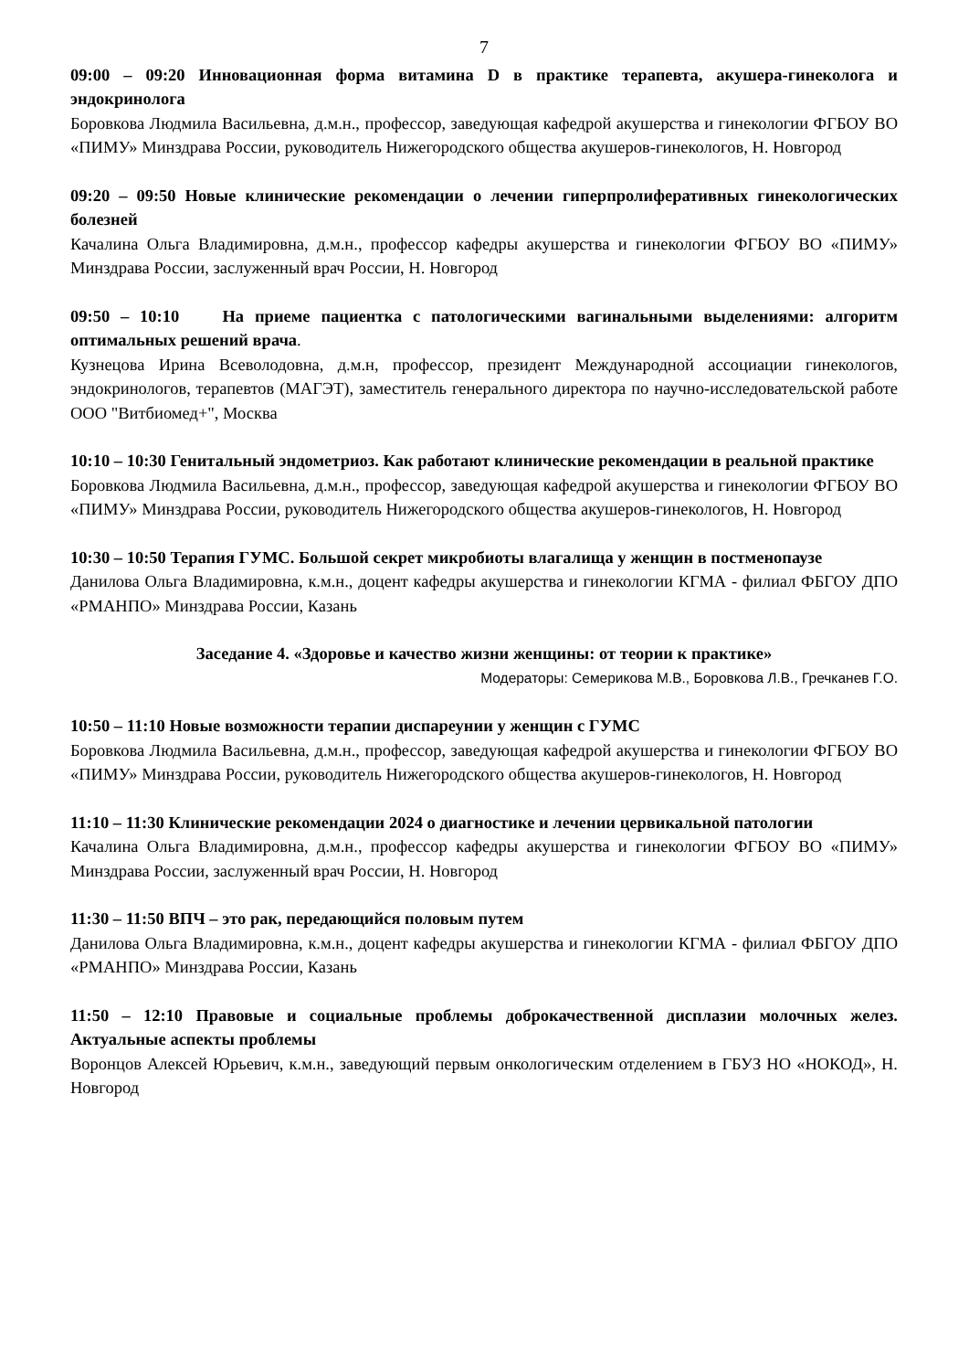7
09:00 – 09:20 Инновационная форма витамина D в практике терапевта, акушера-гинеколога и эндокринолога
Боровкова Людмила Васильевна, д.м.н., профессор, заведующая кафедрой акушерства и гинекологии ФГБОУ ВО «ПИМУ» Минздрава России, руководитель Нижегородского общества акушеров-гинекологов, Н. Новгород
09:20 – 09:50 Новые клинические рекомендации о лечении гиперпролиферативных гинекологических болезней
Качалина Ольга Владимировна, д.м.н., профессор кафедры акушерства и гинекологии ФГБОУ ВО «ПИМУ» Минздрава России, заслуженный врач России, Н. Новгород
09:50 – 10:10 На приеме пациентка с патологическими вагинальными выделениями: алгоритм оптимальных решений врача.
Кузнецова Ирина Всеволодовна, д.м.н, профессор, президент Международной ассоциации гинекологов, эндокринологов, терапевтов (МАГЭТ), заместитель генерального директора по научно-исследовательской работе ООО "Витбиомед+", Москва
10:10 – 10:30 Генитальный эндометриоз. Как работают клинические рекомендации в реальной практике
Боровкова Людмила Васильевна, д.м.н., профессор, заведующая кафедрой акушерства и гинекологии ФГБОУ ВО «ПИМУ» Минздрава России, руководитель Нижегородского общества акушеров-гинекологов, Н. Новгород
10:30 – 10:50 Терапия ГУМС. Большой секрет микробиоты влагалища у женщин в постменопаузе
Данилова Ольга Владимировна, к.м.н., доцент кафедры акушерства и гинекологии КГМА - филиал ФБГОУ ДПО «РМАНПО» Минздрава России, Казань
Заседание 4. «Здоровье и качество жизни женщины: от теории к практике»
Модераторы: Семерикова М.В., Боровкова Л.В., Гречканев Г.О.
10:50 – 11:10 Новые возможности терапии диспареунии у женщин с ГУМС
Боровкова Людмила Васильевна, д.м.н., профессор, заведующая кафедрой акушерства и гинекологии ФГБОУ ВО «ПИМУ» Минздрава России, руководитель Нижегородского общества акушеров-гинекологов, Н. Новгород
11:10 – 11:30 Клинические рекомендации 2024 о диагностике и лечении цервикальной патологии
Качалина Ольга Владимировна, д.м.н., профессор кафедры акушерства и гинекологии ФГБОУ ВО «ПИМУ» Минздрава России, заслуженный врач России, Н. Новгород
11:30 – 11:50 ВПЧ – это рак, передающийся половым путем
Данилова Ольга Владимировна, к.м.н., доцент кафедры акушерства и гинекологии КГМА - филиал ФБГОУ ДПО «РМАНПО» Минздрава России, Казань
11:50 – 12:10 Правовые и социальные проблемы доброкачественной дисплазии молочных желез. Актуальные аспекты проблемы
Воронцов Алексей Юрьевич, к.м.н., заведующий первым онкологическим отделением в ГБУЗ НО «НОКОД», Н. Новгород